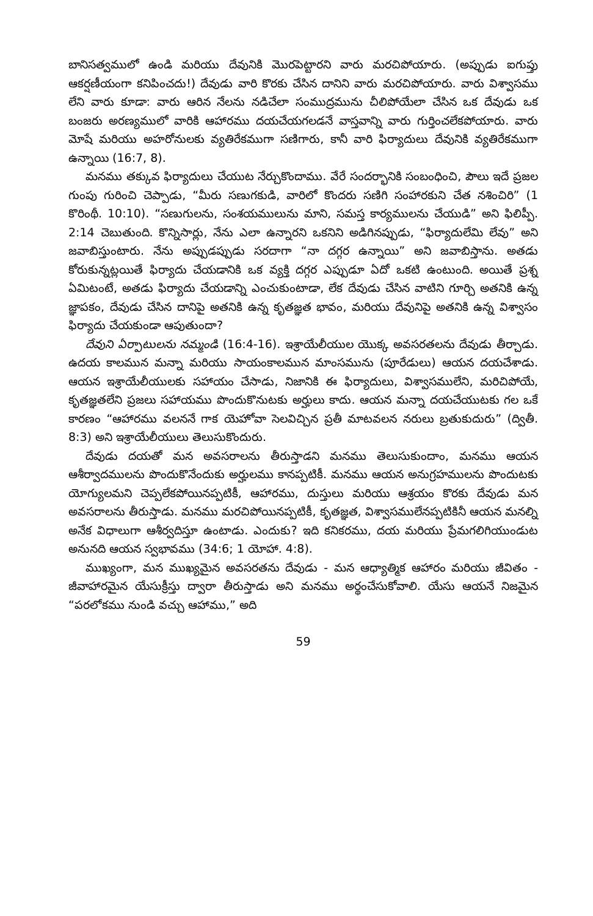బానిసత్వములో ఉండి మరియు దేవునికి మొరపెట్టారని వారు మరచిపోయారు. (అప్పుడు ఐగుప్తు ఆకర్షణీయంగా కనిపించదు!) దేవుడు వారి కొరకు చేసిన దానిని వారు మరచిపోయారు. వారు విశ్వాసము లేని వారు కూడా: వారు ఆరిన నేలను నడిచేలా సంముద్రమును చీలిపోయేలా చేసిన ఒక దేవుడు ఒక బంజరు అరణ్యములో వారికి ఆహారము దయచేయగలడనే వాస్తవాన్ని వారు గుర్తించలేకపోయారు. వారు మోషే మరియు అహరోనులకు వ్యతిరేకముగా సణిగారు, కానీ వారి ఫిర్యాదులు దేవునికి వ్యతిరేకముగా ఉన్నాయి (16:7, 8).
మనము తక్కువ ఫిర్యాదులు చేయుట నేర్చుకొందాము. వేరే సందర్భానికి సంబంధించి, పౌలు ఇదే ప్రజల గుంపు గురించి చెప్పాడు, “మీరు సణుగకుడి, వారిలో కొందరు సణిగి సంహారకుని చేత నశించిరి” (1 కొరింథీ. 10:10). “సణుగులను, సంశయములును మాని, సమస్త కార్యములను చేయుడి” అని ఫిలిప్పీ. 2:14 చెబుతుంది. కొన్నిసార్లు, నేను ఎలా ఉన్నారని ఒకనిని అడిగినప్పుడు, “ఫిర్యాదులేమి లేవు” అని జవాబిస్తుంటారు. నేను అప్పుడప్పుడు సరదాగా “నా దగ్గర ఉన్నాయి” అని జవాబిస్తాను. అతడు కోరుకున్నట్లయితే ఫిర్యాదు చేయడానికి ఒక వ్యక్తి దగ్గర ఎప్పుడూ ఏదో ఒకటి ఉంటుంది. అయితే ప్రశ్న ఏమిటంటే, అతడు ఫిర్యాదు చేయడాన్ని ఎంచుకుంటాడా, లేక దేవుడు చేసిన వాటిని గూర్చి అతనికి ఉన్న జ్ఞాపకం, దేవుడు చేసిన దానిపై అతనికి ఉన్న కృతజ్ఞత భావం, మరియు దేవునిపై అతనికి ఉన్న విశ్వాసం ఫిర్యాదు చేయకుండా ఆపుతుందా?
దేవుని ఏర్పాటులను నమ్మండి (16:4-16). ఇశ్రాయేలీయుల యొక్క అవసరతలను దేవుడు తీర్చాడు. ఉదయ కాలమున మన్నా మరియు సాయంకాలమున మాంసమును (పూరేడులు) ఆయన దయచేశాడు. ఆయన ఇశ్రాయేలీయులకు సహాయం చేసాడు, నిజానికి ఈ ఫిర్యాదులు, విశ్వాసములేని, మరిచిపోయే, కృతజ్ఞతలేని ప్రజలు సహాయము పొందుకొనుటకు అర్హులు కాదు. ఆయన మన్నా దయచేయుటకు గల ఒకే కారణం “ఆహారము వలననే గాక యెహోవా సెలవిచ్చిన ప్రతీ మాటవలన నరులు బ్రతుకుదురు” (ద్వితీ. 8:3) అని ఇశ్రాయేలీయులు తెలుసుకొందురు.
దేవుడు దయతో మన అవసరాలను తీరుస్తాడని మనము తెలుసుకుందాం, మనము ఆయన ఆశీర్వాదములను పొందుకొనేందుకు అర్హులము కానప్పటికీ. మనము ఆయన అనుగ్రహములను పొందుటకు యోగ్యులమని చెప్పలేకపోయినప్పటికీ, ఆహారము, దుస్తులు మరియు ఆశ్రయం కొరకు దేవుడు మన అవసరాలను తీరుస్తాడు. మనము మరచిపోయినప్పటికీ, కృతజ్ఞత, విశ్వాసములేనప్పటికినీ ఆయన మనల్ని అనేక విధాలుగా ఆశీర్వదిస్తూ ఉంటాడు. ఎందుకు? ఇది కనికరము, దయ మరియు ప్రేమగలిగియుండుట అనునది ఆయన స్వభావము (34:6; 1 యోహా. 4:8).
ముఖ్యంగా, మన ముఖ్యమైన అవసరతను దేవుడు - మన ఆధ్యాత్మిక ఆహారం మరియు జీవితం - జీవాహారమైన యేసుక్రీస్తు ద్వారా తీరుస్తాడు అని మనము అర్థంచేసుకోవాలి. యేసు ఆయనే నిజమైన “పరలోకము నుండి వచ్చు ఆహాము,” అది
59